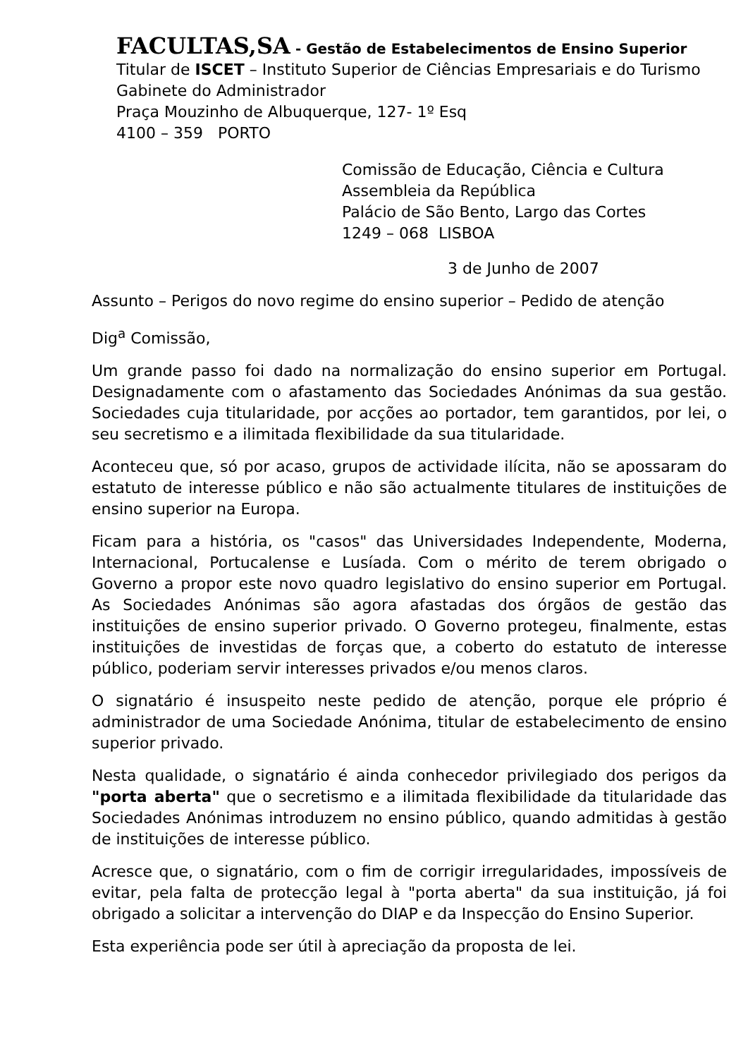FACULTAS,SA - Gestão de Estabelecimentos de Ensino Superior
Titular de ISCET – Instituto Superior de Ciências Empresariais e do Turismo
Gabinete do Administrador
Praça Mouzinho de Albuquerque, 127- 1º Esq
4100 – 359 PORTO
Comissão de Educação, Ciência e Cultura
Assembleia da República
Palácio de São Bento, Largo das Cortes
1249 – 068 LISBOA
3 de Junho de 2007
Assunto – Perigos do novo regime do ensino superior – Pedido de atenção
Dig<sup>a</sup> Comissão,
Um grande passo foi dado na normalização do ensino superior em Portugal. Designadamente com o afastamento das Sociedades Anónimas da sua gestão. Sociedades cuja titularidade, por acções ao portador, tem garantidos, por lei, o seu secretismo e a ilimitada flexibilidade da sua titularidade.
Aconteceu que, só por acaso, grupos de actividade ilícita, não se apossaram do estatuto de interesse público e não são actualmente titulares de instituições de ensino superior na Europa.
Ficam para a história, os "casos" das Universidades Independente, Moderna, Internacional, Portucalense e Lusíada. Com o mérito de terem obrigado o Governo a propor este novo quadro legislativo do ensino superior em Portugal. As Sociedades Anónimas são agora afastadas dos órgãos de gestão das instituições de ensino superior privado. O Governo protegeu, finalmente, estas instituições de investidas de forças que, a coberto do estatuto de interesse público, poderiam servir interesses privados e/ou menos claros.
O signatário é insuspeito neste pedido de atenção, porque ele próprio é administrador de uma Sociedade Anónima, titular de estabelecimento de ensino superior privado.
Nesta qualidade, o signatário é ainda conhecedor privilegiado dos perigos da "porta aberta" que o secretismo e a ilimitada flexibilidade da titularidade das Sociedades Anónimas introduzem no ensino público, quando admitidas à gestão de instituições de interesse público.
Acresce que, o signatário, com o fim de corrigir irregularidades, impossíveis de evitar, pela falta de protecção legal à "porta aberta" da sua instituição, já foi obrigado a solicitar a intervenção do DIAP e da Inspecção do Ensino Superior.
Esta experiência pode ser útil à apreciação da proposta de lei.